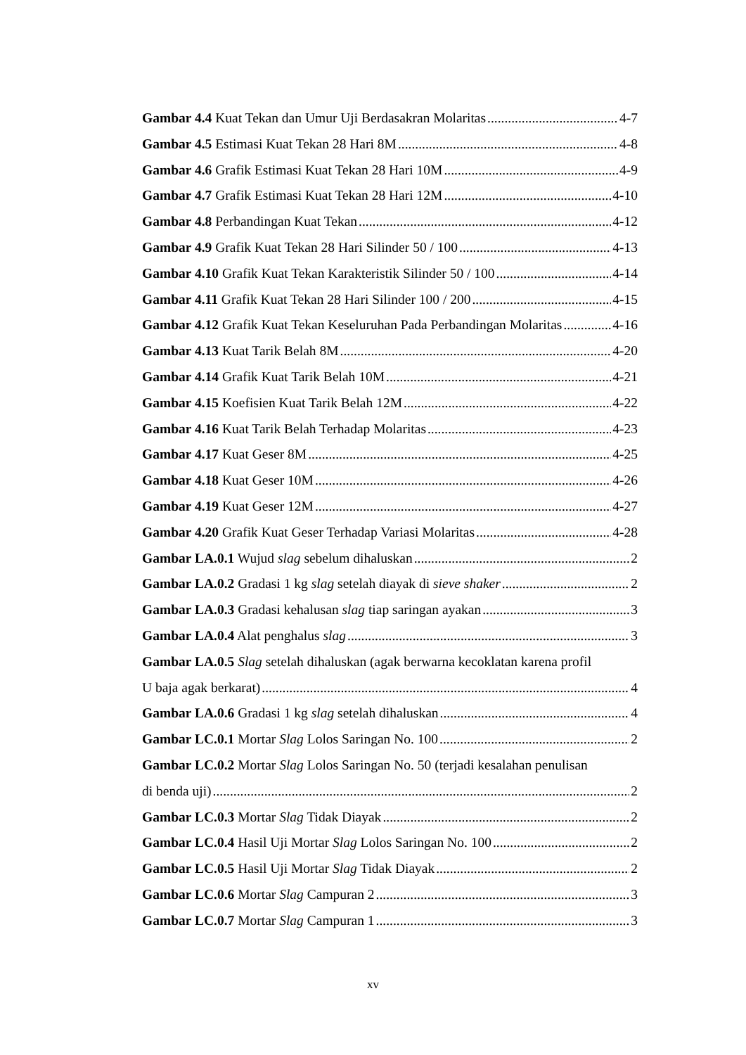Gambar 4.4 Kuat Tekan dan Umur Uji Berdasakran Molaritas 4-7
Gambar 4.5 Estimasi Kuat Tekan 28 Hari 8M 4-8
Gambar 4.6 Grafik Estimasi Kuat Tekan 28 Hari 10M 4-9
Gambar 4.7 Grafik Estimasi Kuat Tekan 28 Hari 12M 4-10
Gambar 4.8 Perbandingan Kuat Tekan 4-12
Gambar 4.9 Grafik Kuat Tekan 28 Hari Silinder 50 / 100 4-13
Gambar 4.10 Grafik Kuat Tekan Karakteristik Silinder 50 / 100 4-14
Gambar 4.11 Grafik Kuat Tekan 28 Hari Silinder 100 / 200 4-15
Gambar 4.12 Grafik Kuat Tekan Keseluruhan Pada Perbandingan Molaritas 4-16
Gambar 4.13 Kuat Tarik Belah 8M 4-20
Gambar 4.14 Grafik Kuat Tarik Belah 10M 4-21
Gambar 4.15 Koefisien Kuat Tarik Belah 12M 4-22
Gambar 4.16 Kuat Tarik Belah Terhadap Molaritas 4-23
Gambar 4.17 Kuat Geser 8M 4-25
Gambar 4.18 Kuat Geser 10M 4-26
Gambar 4.19 Kuat Geser 12M 4-27
Gambar 4.20 Grafik Kuat Geser Terhadap Variasi Molaritas 4-28
Gambar LA.0.1 Wujud slag sebelum dihaluskan 2
Gambar LA.0.2 Gradasi 1 kg slag setelah diayak di sieve shaker 2
Gambar LA.0.3 Gradasi kehalusan slag tiap saringan ayakan 3
Gambar LA.0.4 Alat penghalus slag 3
Gambar LA.0.5 Slag setelah dihaluskan (agak berwarna kecoklatan karena profil
U baja agak berkarat) 4
Gambar LA.0.6 Gradasi 1 kg slag setelah dihaluskan 4
Gambar LC.0.1 Mortar Slag Lolos Saringan No. 100 2
Gambar LC.0.2 Mortar Slag Lolos Saringan No. 50 (terjadi kesalahan penulisan
di benda uji) 2
Gambar LC.0.3 Mortar Slag Tidak Diayak 2
Gambar LC.0.4 Hasil Uji Mortar Slag Lolos Saringan No. 100 2
Gambar LC.0.5 Hasil Uji Mortar Slag Tidak Diayak 2
Gambar LC.0.6 Mortar Slag Campuran 2 3
Gambar LC.0.7 Mortar Slag Campuran 1 3
xv